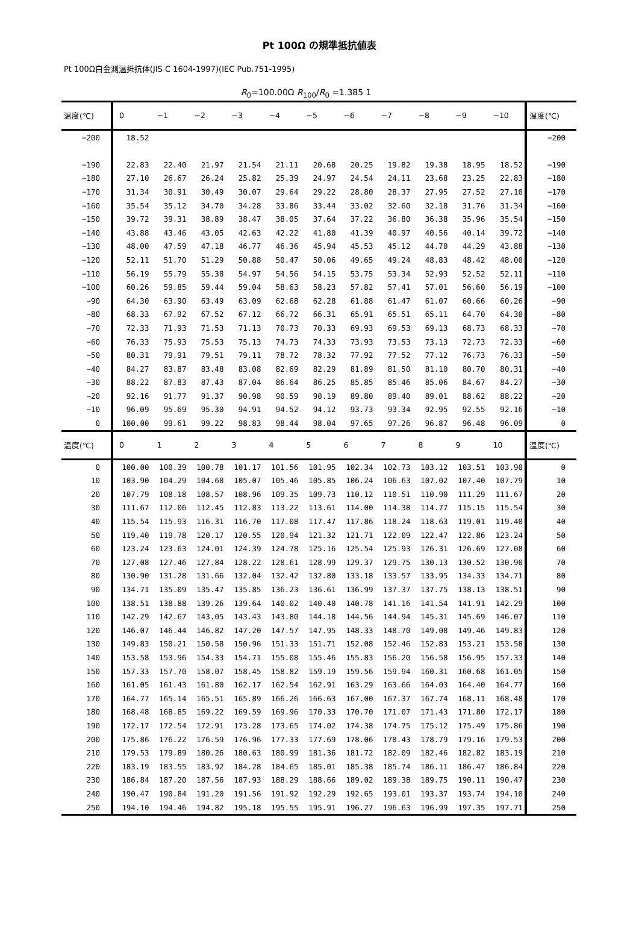Pt 100Ω の規準抵抗値表
Pt 100Ω白金測温抵抗体(JIS C 1604-1997)(IEC Pub.751-1995)
R<sub>0</sub>=100.00Ω R<sub>100</sub>/R<sub>0</sub> =1.385 1
| 温度(℃) | 0 | −1 | −2 | −3 | −4 | −5 | −6 | −7 | −8 | −9 | −10 | 温度(℃) |
| --- | --- | --- | --- | --- | --- | --- | --- | --- | --- | --- | --- | --- |
| −200 | 18.52 | | | | | | | | | | | −200 |
| −190 | 22.83 | 22.40 | 21.97 | 21.54 | 21.11 | 20.68 | 20.25 | 19.82 | 19.38 | 18.95 | 18.52 | −190 |
| −180 | 27.10 | 26.67 | 26.24 | 25.82 | 25.39 | 24.97 | 24.54 | 24.11 | 23.68 | 23.25 | 22.83 | −180 |
| −170 | 31.34 | 30.91 | 30.49 | 30.07 | 29.64 | 29.22 | 28.80 | 28.37 | 27.95 | 27.52 | 27.10 | −170 |
| −160 | 35.54 | 35.12 | 34.70 | 34.28 | 33.86 | 33.44 | 33.02 | 32.60 | 32.18 | 31.76 | 31.34 | −160 |
| −150 | 39.72 | 39.31 | 38.89 | 38.47 | 38.05 | 37.64 | 37.22 | 36.80 | 36.38 | 35.96 | 35.54 | −150 |
| −140 | 43.88 | 43.46 | 43.05 | 42.63 | 42.22 | 41.80 | 41.39 | 40.97 | 40.56 | 40.14 | 39.72 | −140 |
| −130 | 48.00 | 47.59 | 47.18 | 46.77 | 46.36 | 45.94 | 45.53 | 45.12 | 44.70 | 44.29 | 43.88 | −130 |
| −120 | 52.11 | 51.70 | 51.29 | 50.88 | 50.47 | 50.06 | 49.65 | 49.24 | 48.83 | 48.42 | 48.00 | −120 |
| −110 | 56.19 | 55.79 | 55.38 | 54.97 | 54.56 | 54.15 | 53.75 | 53.34 | 52.93 | 52.52 | 52.11 | −110 |
| −100 | 60.26 | 59.85 | 59.44 | 59.04 | 58.63 | 58.23 | 57.82 | 57.41 | 57.01 | 56.60 | 56.19 | −100 |
| −90 | 64.30 | 63.90 | 63.49 | 63.09 | 62.68 | 62.28 | 61.88 | 61.47 | 61.07 | 60.66 | 60.26 | −90 |
| −80 | 68.33 | 67.92 | 67.52 | 67.12 | 66.72 | 66.31 | 65.91 | 65.51 | 65.11 | 64.70 | 64.30 | −80 |
| −70 | 72.33 | 71.93 | 71.53 | 71.13 | 70.73 | 70.33 | 69.93 | 69.53 | 69.13 | 68.73 | 68.33 | −70 |
| −60 | 76.33 | 75.93 | 75.53 | 75.13 | 74.73 | 74.33 | 73.93 | 73.53 | 73.13 | 72.73 | 72.33 | −60 |
| −50 | 80.31 | 79.91 | 79.51 | 79.11 | 78.72 | 78.32 | 77.92 | 77.52 | 77.12 | 76.73 | 76.33 | −50 |
| −40 | 84.27 | 83.87 | 83.48 | 83.08 | 82.69 | 82.29 | 81.89 | 81.50 | 81.10 | 80.70 | 80.31 | −40 |
| −30 | 88.22 | 87.83 | 87.43 | 87.04 | 86.64 | 86.25 | 85.85 | 85.46 | 85.06 | 84.67 | 84.27 | −30 |
| −20 | 92.16 | 91.77 | 91.37 | 90.98 | 90.59 | 90.19 | 89.80 | 89.40 | 89.01 | 88.62 | 88.22 | −20 |
| −10 | 96.09 | 95.69 | 95.30 | 94.91 | 94.52 | 94.12 | 93.73 | 93.34 | 92.95 | 92.55 | 92.16 | −10 |
| 0 | 100.00 | 99.61 | 99.22 | 98.83 | 98.44 | 98.04 | 97.65 | 97.26 | 96.87 | 96.48 | 96.09 | 0 |
| 温度(℃) | 0 | 1 | 2 | 3 | 4 | 5 | 6 | 7 | 8 | 9 | 10 | 温度(℃) |
| 0 | 100.00 | 100.39 | 100.78 | 101.17 | 101.56 | 101.95 | 102.34 | 102.73 | 103.12 | 103.51 | 103.90 | 0 |
| 10 | 103.90 | 104.29 | 104.68 | 105.07 | 105.46 | 105.85 | 106.24 | 106.63 | 107.02 | 107.40 | 107.79 | 10 |
| 20 | 107.79 | 108.18 | 108.57 | 108.96 | 109.35 | 109.73 | 110.12 | 110.51 | 110.90 | 111.29 | 111.67 | 20 |
| 30 | 111.67 | 112.06 | 112.45 | 112.83 | 113.22 | 113.61 | 114.00 | 114.38 | 114.77 | 115.15 | 115.54 | 30 |
| 40 | 115.54 | 115.93 | 116.31 | 116.70 | 117.08 | 117.47 | 117.86 | 118.24 | 118.63 | 119.01 | 119.40 | 40 |
| 50 | 119.40 | 119.78 | 120.17 | 120.55 | 120.94 | 121.32 | 121.71 | 122.09 | 122.47 | 122.86 | 123.24 | 50 |
| 60 | 123.24 | 123.63 | 124.01 | 124.39 | 124.78 | 125.16 | 125.54 | 125.93 | 126.31 | 126.69 | 127.08 | 60 |
| 70 | 127.08 | 127.46 | 127.84 | 128.22 | 128.61 | 128.99 | 129.37 | 129.75 | 130.13 | 130.52 | 130.90 | 70 |
| 80 | 130.90 | 131.28 | 131.66 | 132.04 | 132.42 | 132.80 | 133.18 | 133.57 | 133.95 | 134.33 | 134.71 | 80 |
| 90 | 134.71 | 135.09 | 135.47 | 135.85 | 136.23 | 136.61 | 136.99 | 137.37 | 137.75 | 138.13 | 138.51 | 90 |
| 100 | 138.51 | 138.88 | 139.26 | 139.64 | 140.02 | 140.40 | 140.78 | 141.16 | 141.54 | 141.91 | 142.29 | 100 |
| 110 | 142.29 | 142.67 | 143.05 | 143.43 | 143.80 | 144.18 | 144.56 | 144.94 | 145.31 | 145.69 | 146.07 | 110 |
| 120 | 146.07 | 146.44 | 146.82 | 147.20 | 147.57 | 147.95 | 148.33 | 148.70 | 149.08 | 149.46 | 149.83 | 120 |
| 130 | 149.83 | 150.21 | 150.58 | 150.96 | 151.33 | 151.71 | 152.08 | 152.46 | 152.83 | 153.21 | 153.58 | 130 |
| 140 | 153.58 | 153.96 | 154.33 | 154.71 | 155.08 | 155.46 | 155.83 | 156.20 | 156.58 | 156.95 | 157.33 | 140 |
| 150 | 157.33 | 157.70 | 158.07 | 158.45 | 158.82 | 159.19 | 159.56 | 159.94 | 160.31 | 160.68 | 161.05 | 150 |
| 160 | 161.05 | 161.43 | 161.80 | 162.17 | 162.54 | 162.91 | 163.29 | 163.66 | 164.03 | 164.40 | 164.77 | 160 |
| 170 | 164.77 | 165.14 | 165.51 | 165.89 | 166.26 | 166.63 | 167.00 | 167.37 | 167.74 | 168.11 | 168.48 | 170 |
| 180 | 168.48 | 168.85 | 169.22 | 169.59 | 169.96 | 170.33 | 170.70 | 171.07 | 171.43 | 171.80 | 172.17 | 180 |
| 190 | 172.17 | 172.54 | 172.91 | 173.28 | 173.65 | 174.02 | 174.38 | 174.75 | 175.12 | 175.49 | 175.86 | 190 |
| 200 | 175.86 | 176.22 | 176.59 | 176.96 | 177.33 | 177.69 | 178.06 | 178.43 | 178.79 | 179.16 | 179.53 | 200 |
| 210 | 179.53 | 179.89 | 180.26 | 180.63 | 180.99 | 181.36 | 181.72 | 182.09 | 182.46 | 182.82 | 183.19 | 210 |
| 220 | 183.19 | 183.55 | 183.92 | 184.28 | 184.65 | 185.01 | 185.38 | 185.74 | 186.11 | 186.47 | 186.84 | 220 |
| 230 | 186.84 | 187.20 | 187.56 | 187.93 | 188.29 | 188.66 | 189.02 | 189.38 | 189.75 | 190.11 | 190.47 | 230 |
| 240 | 190.47 | 190.84 | 191.20 | 191.56 | 191.92 | 192.29 | 192.65 | 193.01 | 193.37 | 193.74 | 194.10 | 240 |
| 250 | 194.10 | 194.46 | 194.82 | 195.18 | 195.55 | 195.91 | 196.27 | 196.63 | 196.99 | 197.35 | 197.71 | 250 |